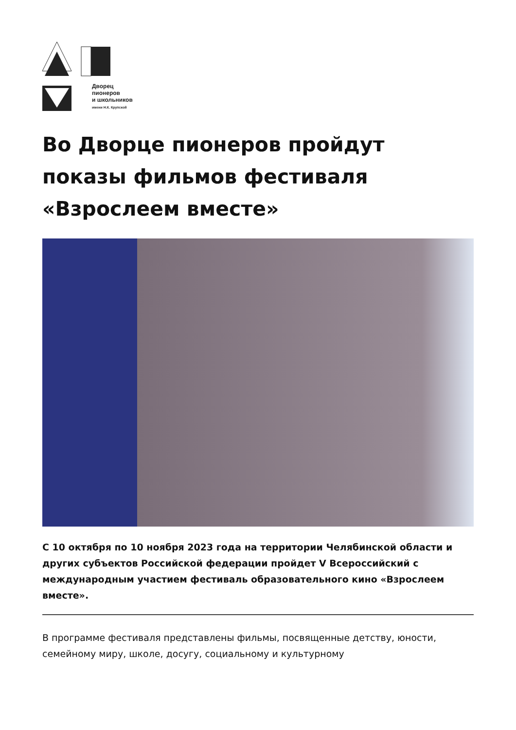Дворец
пионеров
и школьников
имени Н.К. Крупской
Во Дворце пионеров пройдут показы фильмов фестиваля «Взрослеем вместе»
С 10 октября по 10 ноября 2023 года на территории Челябинской области и других субъектов Российской федерации пройдет V Всероссийский с международным участием фестиваль образовательного кино «Взрослеем вместе».
В программе фестиваля представлены фильмы, посвященные детству, юности, семейному миру, школе, досугу, социальному и культурному